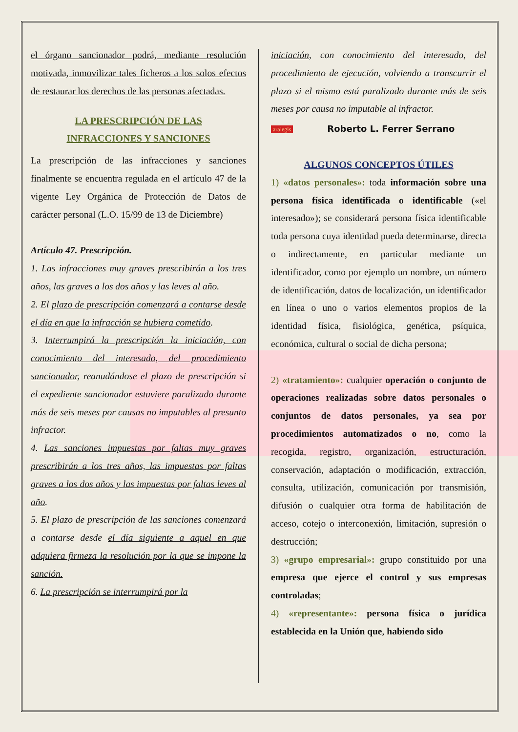el órgano sancionador podrá, mediante resolución motivada, inmovilizar tales ficheros a los solos efectos de restaurar los derechos de las personas afectadas.
LA PRESCRIPCIÓN DE LAS
INFRACCIONES Y SANCIONES
La prescripción de las infracciones y sanciones finalmente se encuentra regulada en el artículo 47 de la vigente Ley Orgánica de Protección de Datos de carácter personal (L.O. 15/99 de 13 de Diciembre)
Artículo 47. Prescripción.
1. Las infracciones muy graves prescribirán a los tres años, las graves a los dos años y las leves al año.
2. El plazo de prescripción comenzará a contarse desde el día en que la infracción se hubiera cometido.
3. Interrumpirá la prescripción la iniciación, con conocimiento del interesado, del procedimiento sancionador, reanudándose el plazo de prescripción si el expediente sancionador estuviere paralizado durante más de seis meses por causas no imputables al presunto infractor.
4. Las sanciones impuestas por faltas muy graves prescribirán a los tres años, las impuestas por faltas graves a los dos años y las impuestas por faltas leves al año.
5. El plazo de prescripción de las sanciones comenzará a contarse desde el día siguiente a aquel en que adquiera firmeza la resolución por la que se impone la sanción.
6. La prescripción se interrumpirá por la
iniciación, con conocimiento del interesado, del procedimiento de ejecución, volviendo a transcurrir el plazo si el mismo está paralizado durante más de seis meses por causa no imputable al infractor.
aralegis Roberto L. Ferrer Serrano
ALGUNOS CONCEPTOS ÚTILES
1) «datos personales»: toda información sobre una persona física identificada o identificable («el interesado»); se considerará persona física identificable toda persona cuya identidad pueda determinarse, directa o indirectamente, en particular mediante un identificador, como por ejemplo un nombre, un número de identificación, datos de localización, un identificador en línea o uno o varios elementos propios de la identidad física, fisiológica, genética, psíquica, económica, cultural o social de dicha persona;
2) «tratamiento»: cualquier operación o conjunto de operaciones realizadas sobre datos personales o conjuntos de datos personales, ya sea por procedimientos automatizados o no, como la recogida, registro, organización, estructuración, conservación, adaptación o modificación, extracción, consulta, utilización, comunicación por transmisión, difusión o cualquier otra forma de habilitación de acceso, cotejo o interconexión, limitación, supresión o destrucción;
3) «grupo empresarial»: grupo constituido por una empresa que ejerce el control y sus empresas controladas;
4) «representante»: persona física o jurídica establecida en la Unión que, habiendo sido